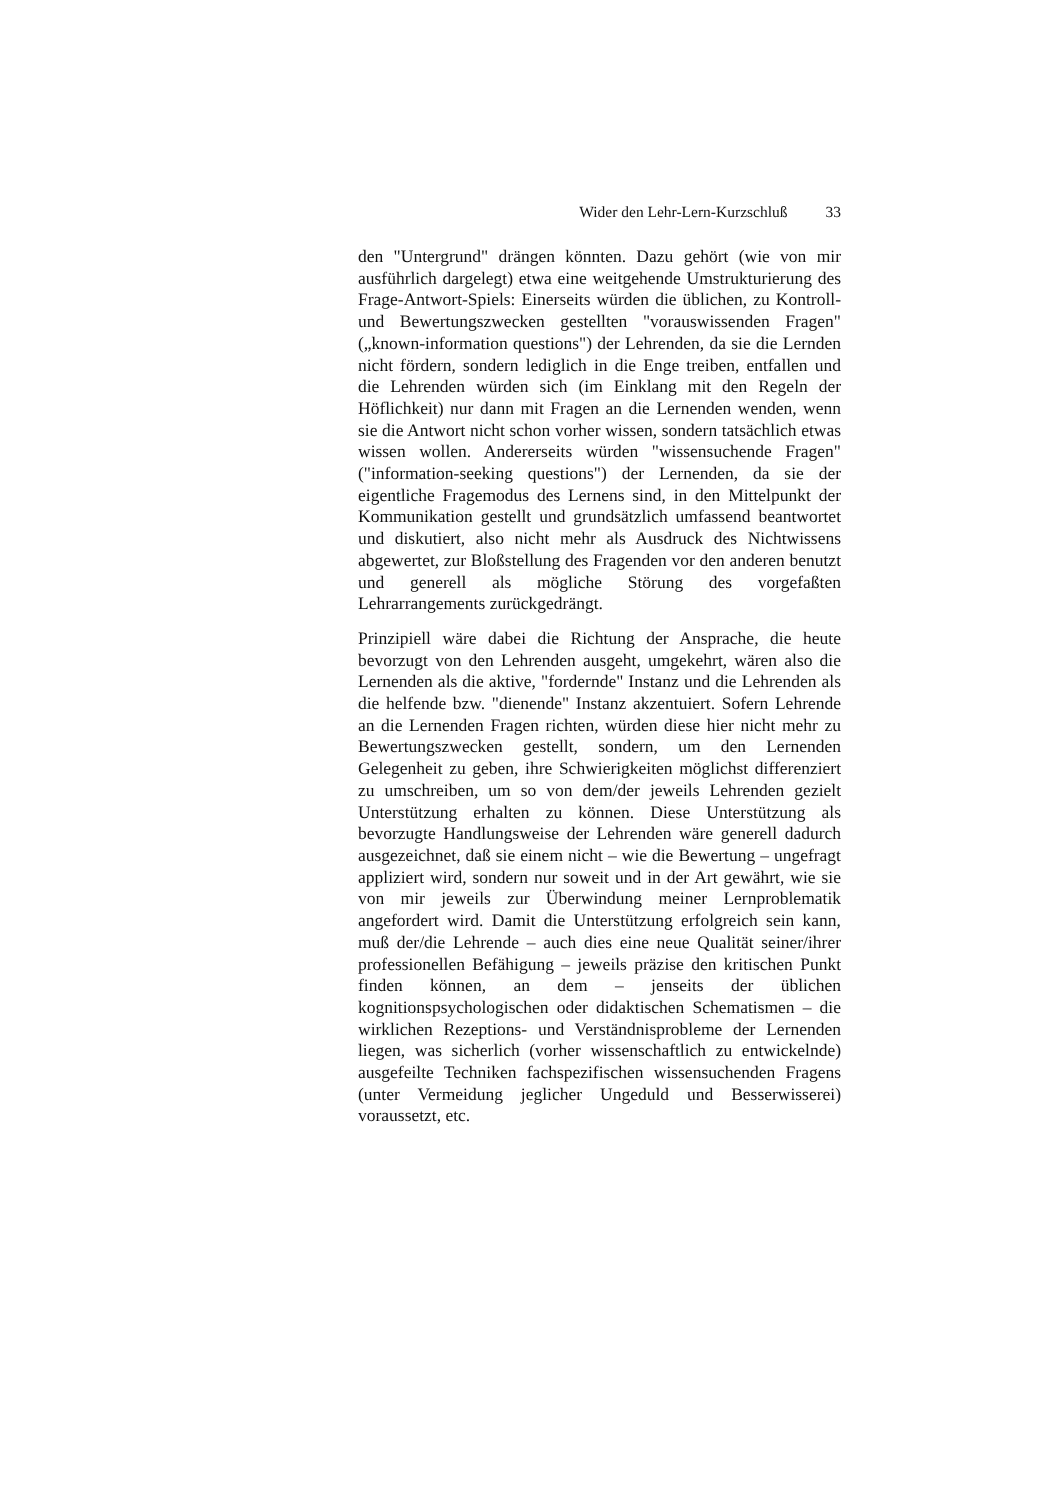Wider den Lehr-Lern-Kurzschluß 33
den "Untergrund" drängen könnten. Dazu gehört (wie von mir ausführlich dargelegt) etwa eine weitgehende Umstrukturierung des Frage-Antwort-Spiels: Einerseits würden die üblichen, zu Kontroll- und Bewertungszwecken gestellten "vorauswissenden Fragen" („known-information questions") der Lehrenden, da sie die Lernden nicht fördern, sondern lediglich in die Enge treiben, entfallen und die Lehrenden würden sich (im Einklang mit den Regeln der Höflichkeit) nur dann mit Fragen an die Lernenden wenden, wenn sie die Antwort nicht schon vorher wissen, sondern tatsächlich etwas wissen wollen. Andererseits würden "wissensuchende Fragen" ("information-seeking questions") der Lernenden, da sie der eigentliche Fragemodus des Lernens sind, in den Mittelpunkt der Kommunikation gestellt und grundsätzlich umfassend beantwortet und diskutiert, also nicht mehr als Ausdruck des Nichtwissens abgewertet, zur Bloßstellung des Fragenden vor den anderen benutzt und generell als mögliche Störung des vorgefaßten Lehrarrangements zurückgedrängt.
Prinzipiell wäre dabei die Richtung der Ansprache, die heute bevorzugt von den Lehrenden ausgeht, umgekehrt, wären also die Lernenden als die aktive, "fordernde" Instanz und die Lehrenden als die helfende bzw. "dienende" Instanz akzentuiert. Sofern Lehrende an die Lernenden Fragen richten, würden diese hier nicht mehr zu Bewertungszwecken gestellt, sondern, um den Lernenden Gelegenheit zu geben, ihre Schwierigkeiten möglichst differenziert zu umschreiben, um so von dem/der jeweils Lehrenden gezielt Unterstützung erhalten zu können. Diese Unterstützung als bevorzugte Handlungsweise der Lehrenden wäre generell dadurch ausgezeichnet, daß sie einem nicht – wie die Bewertung – ungefragt appliziert wird, sondern nur soweit und in der Art gewährt, wie sie von mir jeweils zur Überwindung meiner Lernproblematik angefordert wird. Damit die Unterstützung erfolgreich sein kann, muß der/die Lehrende – auch dies eine neue Qualität seiner/ihrer professionellen Befähigung – jeweils präzise den kritischen Punkt finden können, an dem – jenseits der üblichen kognitionspsychologischen oder didaktischen Schematismen – die wirklichen Rezeptions- und Verständnisprobleme der Lernenden liegen, was sicherlich (vorher wissenschaftlich zu entwickelnde) ausgefeilte Techniken fachspezifischen wissensuchenden Fragens (unter Vermeidung jeglicher Ungeduld und Besserwisserei) voraussetzt, etc.